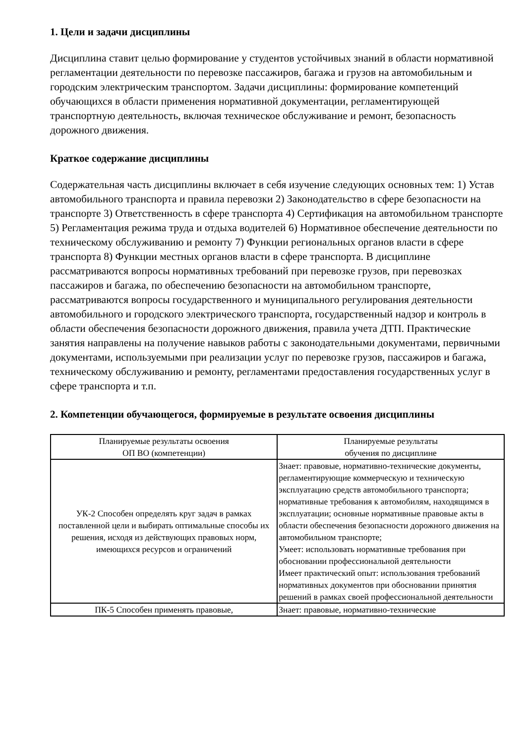1. Цели и задачи дисциплины
Дисциплина ставит целью формирование у студентов устойчивых знаний в области нормативной регламентации деятельности по перевозке пассажиров, багажа и грузов на автомобильным и городским электрическим транспортом. Задачи дисциплины: формирование компетенций обучающихся в области применения нормативной документации, регламентирующей транспортную деятельность, включая техническое обслуживание и ремонт, безопасность дорожного движения.
Краткое содержание дисциплины
Содержательная часть дисциплины включает в себя изучение следующих основных тем: 1) Устав автомобильного транспорта и правила перевозки 2) Законодательство в сфере безопасности на транспорте 3) Ответственность в сфере транспорта 4) Сертификация на автомобильном транспорте 5) Регламентация режима труда и отдыха водителей 6) Нормативное обеспечение деятельности по техническому обслуживанию и ремонту 7) Функции региональных органов власти в сфере транспорта 8) Функции местных органов власти в сфере транспорта. В дисциплине рассматриваются вопросы нормативных требований при перевозке грузов, при перевозках пассажиров и багажа, по обеспечению безопасности на автомобильном транспорте, рассматриваются вопросы государственного и муниципального регулирования деятельности автомобильного и городского электрического транспорта, государственный надзор и контроль в области обеспечения безопасности дорожного движения, правила учета ДТП. Практические занятия направлены на получение навыков работы с законодательными документами, первичными документами, используемыми при реализации услуг по перевозке грузов, пассажиров и багажа, техническому обслуживанию и ремонту, регламентами предоставления государственных услуг в сфере транспорта и т.п.
2. Компетенции обучающегося, формируемые в результате освоения дисциплины
| Планируемые результаты освоения ОП ВО (компетенции) | Планируемые результаты обучения по дисциплине |
| --- | --- |
| УК-2 Способен определять круг задач в рамках поставленной цели и выбирать оптимальные способы их решения, исходя из действующих правовых норм, имеющихся ресурсов и ограничений | Знает: правовые, нормативно-технические документы, регламентирующие коммерческую и техническую эксплуатацию средств автомобильного транспорта; нормативные требования к автомобилям, находящимся в эксплуатации; основные нормативные правовые акты в области обеспечения безопасности дорожного движения на автомобильном транспорте; Умеет: использовать нормативные требования при обосновании профессиональной деятельности Имеет практический опыт: использования требований нормативных документов при обосновании принятия решений в рамках своей профессиональной деятельности |
| ПК-5 Способен применять правовые, | Знает: правовые, нормативно-технические |